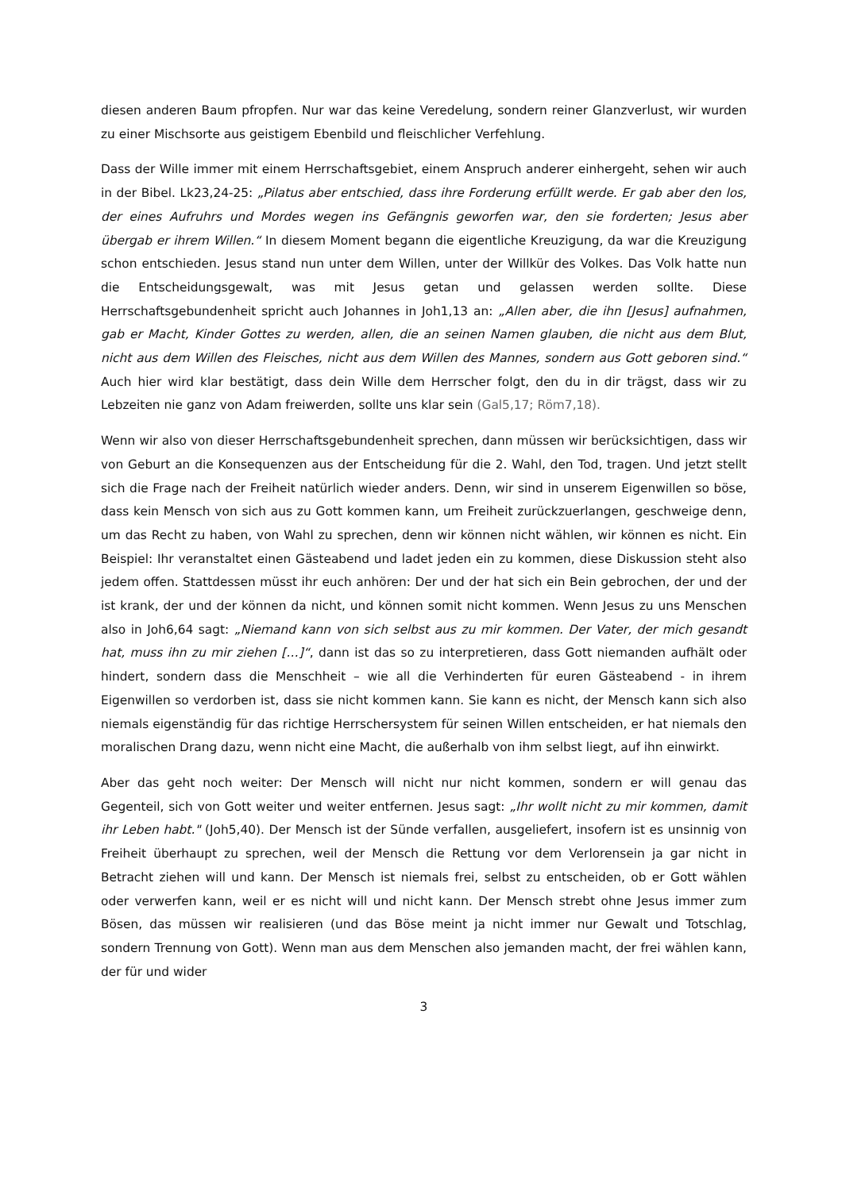diesen anderen Baum pfropfen. Nur war das keine Veredelung, sondern reiner Glanzverlust, wir wurden zu einer Mischsorte aus geistigem Ebenbild und fleischlicher Verfehlung.
Dass der Wille immer mit einem Herrschaftsgebiet, einem Anspruch anderer einhergeht, sehen wir auch in der Bibel. Lk23,24-25: „Pilatus aber entschied, dass ihre Forderung erfüllt werde. Er gab aber den los, der eines Aufruhrs und Mordes wegen ins Gefängnis geworfen war, den sie forderten; Jesus aber übergab er ihrem Willen.“ In diesem Moment begann die eigentliche Kreuzigung, da war die Kreuzigung schon entschieden. Jesus stand nun unter dem Willen, unter der Willkür des Volkes. Das Volk hatte nun die Entscheidungsgewalt, was mit Jesus getan und gelassen werden sollte. Diese Herrschaftsgebundenheit spricht auch Johannes in Joh1,13 an: „Allen aber, die ihn [Jesus] aufnahmen, gab er Macht, Kinder Gottes zu werden, allen, die an seinen Namen glauben, die nicht aus dem Blut, nicht aus dem Willen des Fleisches, nicht aus dem Willen des Mannes, sondern aus Gott geboren sind.“ Auch hier wird klar bestätigt, dass dein Wille dem Herrscher folgt, den du in dir trägst, dass wir zu Lebzeiten nie ganz von Adam freiwerden, sollte uns klar sein (Gal5,17; Röm7,18).
Wenn wir also von dieser Herrschaftsgebundenheit sprechen, dann müssen wir berücksichtigen, dass wir von Geburt an die Konsequenzen aus der Entscheidung für die 2. Wahl, den Tod, tragen. Und jetzt stellt sich die Frage nach der Freiheit natürlich wieder anders. Denn, wir sind in unserem Eigenwillen so böse, dass kein Mensch von sich aus zu Gott kommen kann, um Freiheit zurückzuerlangen, geschweige denn, um das Recht zu haben, von Wahl zu sprechen, denn wir können nicht wählen, wir können es nicht. Ein Beispiel: Ihr veranstaltet einen Gästeabend und ladet jeden ein zu kommen, diese Diskussion steht also jedem offen. Stattdessen müsst ihr euch anhören: Der und der hat sich ein Bein gebrochen, der und der ist krank, der und der können da nicht, und können somit nicht kommen. Wenn Jesus zu uns Menschen also in Joh6,64 sagt: „Niemand kann von sich selbst aus zu mir kommen. Der Vater, der mich gesandt hat, muss ihn zu mir ziehen […]“, dann ist das so zu interpretieren, dass Gott niemanden aufhält oder hindert, sondern dass die Menschheit – wie all die Verhinderten für euren Gästeabend - in ihrem Eigenwillen so verdorben ist, dass sie nicht kommen kann. Sie kann es nicht, der Mensch kann sich also niemals eigenständig für das richtige Herrschersystem für seinen Willen entscheiden, er hat niemals den moralischen Drang dazu, wenn nicht eine Macht, die außerhalb von ihm selbst liegt, auf ihn einwirkt.
Aber das geht noch weiter: Der Mensch will nicht nur nicht kommen, sondern er will genau das Gegenteil, sich von Gott weiter und weiter entfernen. Jesus sagt: „Ihr wollt nicht zu mir kommen, damit ihr Leben habt." (Joh5,40). Der Mensch ist der Sünde verfallen, ausgeliefert, insofern ist es unsinnig von Freiheit überhaupt zu sprechen, weil der Mensch die Rettung vor dem Verlorensein ja gar nicht in Betracht ziehen will und kann. Der Mensch ist niemals frei, selbst zu entscheiden, ob er Gott wählen oder verwerfen kann, weil er es nicht will und nicht kann. Der Mensch strebt ohne Jesus immer zum Bösen, das müssen wir realisieren (und das Böse meint ja nicht immer nur Gewalt und Totschlag, sondern Trennung von Gott). Wenn man aus dem Menschen also jemanden macht, der frei wählen kann, der für und wider
3